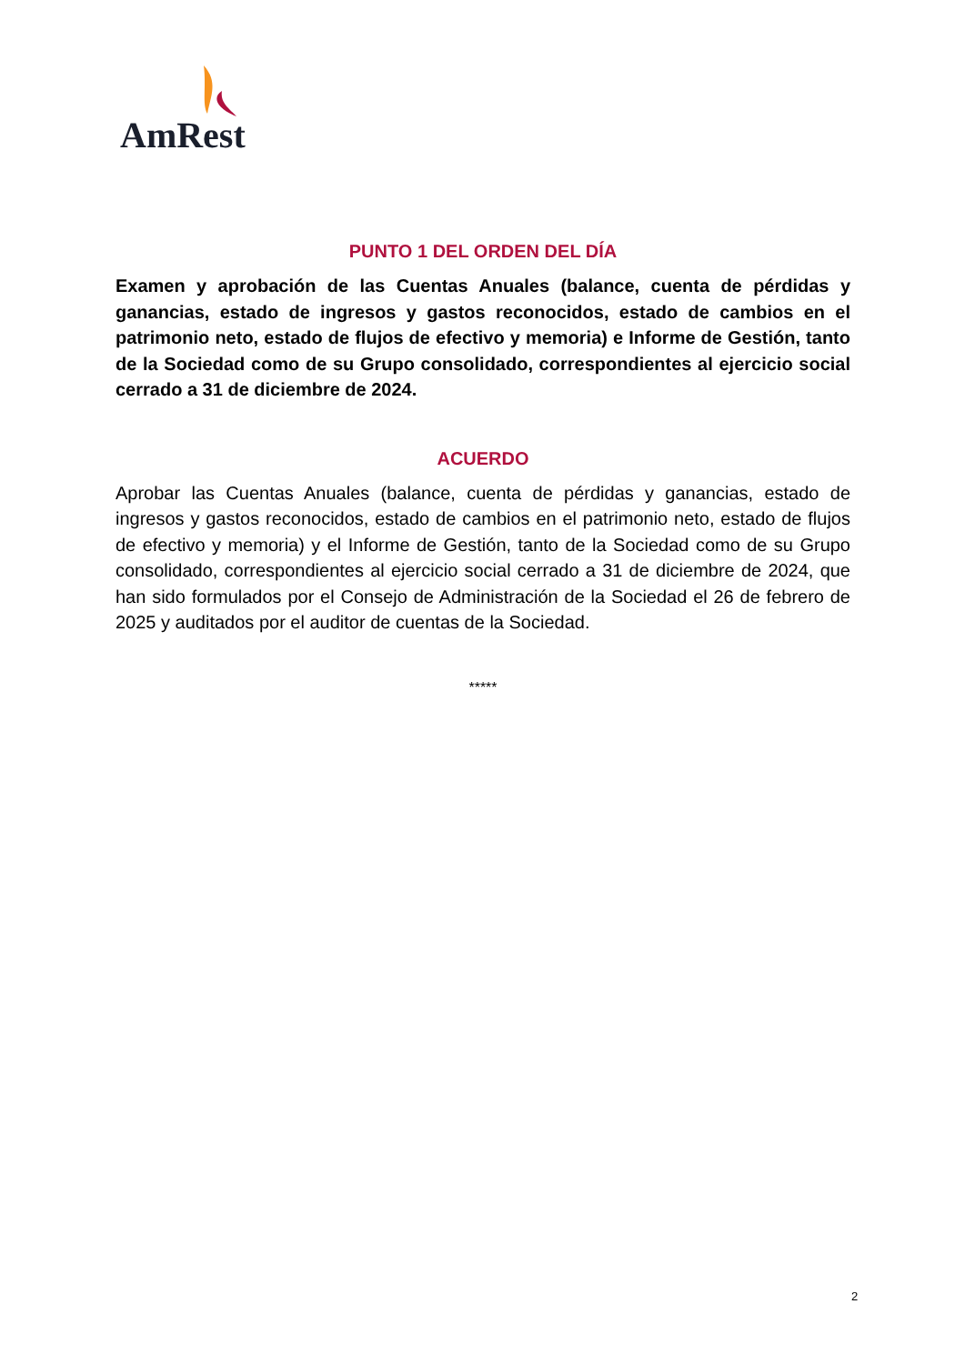AmRest
PUNTO 1 DEL ORDEN DEL DÍA
Examen y aprobación de las Cuentas Anuales (balance, cuenta de pérdidas y ganancias, estado de ingresos y gastos reconocidos, estado de cambios en el patrimonio neto, estado de flujos de efectivo y memoria) e Informe de Gestión, tanto de la Sociedad como de su Grupo consolidado, correspondientes al ejercicio social cerrado a 31 de diciembre de 2024.
ACUERDO
Aprobar las Cuentas Anuales (balance, cuenta de pérdidas y ganancias, estado de ingresos y gastos reconocidos, estado de cambios en el patrimonio neto, estado de flujos de efectivo y memoria) y el Informe de Gestión, tanto de la Sociedad como de su Grupo consolidado, correspondientes al ejercicio social cerrado a 31 de diciembre de 2024, que han sido formulados por el Consejo de Administración de la Sociedad el 26 de febrero de 2025 y auditados por el auditor de cuentas de la Sociedad.
*****
2